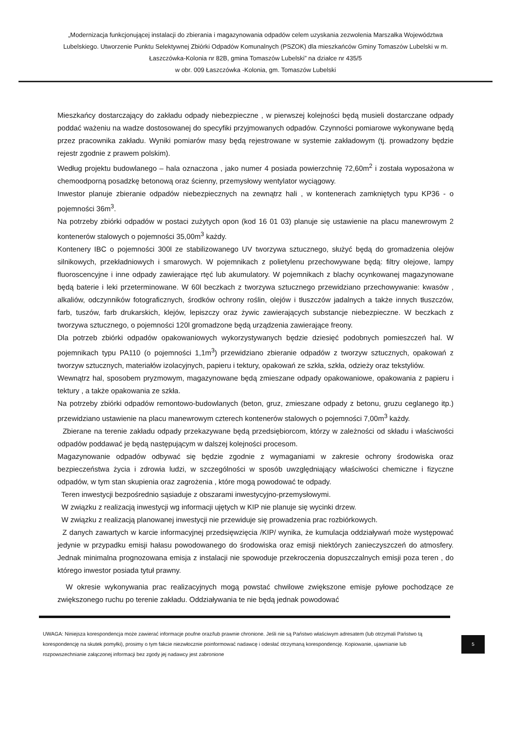„Modernizacja funkcjonującej instalacji do zbierania i magazynowania odpadów celem uzyskania zezwolenia Marszałka Województwa Lubelskiego. Utworzenie Punktu Selektywnej Zbiórki Odpadów Komunalnych (PSZOK) dla mieszkańców Gminy Tomaszów Lubelski w m. Łaszczówka-Kolonia nr 82B, gmina Tomaszów Lubelski” na działce nr 435/5
w obr. 009 Łaszczówka -Kolonia, gm. Tomaszów Lubelski
Mieszkańcy dostarczający do zakładu odpady niebezpieczne , w pierwszej kolejności będą musieli dostarczane odpady poddać ważeniu na wadze dostosowanej do specyfiki przyjmowanych odpadów. Czynności pomiarowe wykonywane będą przez pracownika zakładu. Wyniki pomiarów masy będą rejestrowane w systemie zakładowym (tj. prowadzony będzie rejestr zgodnie z prawem polskim).
Według projektu budowlanego – hala oznaczona , jako numer 4 posiada powierzchnię 72,60m<sup>2</sup> i została wyposażona w chemoodporną posadzkę betonową oraz ścienny, przemysłowy wentylator wyciągowy.
Inwestor planuje zbieranie odpadów niebezpiecznych na zewnątrz hali , w kontenerach zamkniętych typu KP36 - o pojemności 36m<sup>3</sup>.
Na potrzeby zbiórki odpadów w postaci zużytych opon (kod 16 01 03) planuje się ustawienie na placu manewrowym 2 kontenerów stalowych o pojemności 35,00m<sup>3</sup> każdy.
Kontenery IBC o pojemności 300l ze stabilizowanego UV tworzywa sztucznego, służyć będą do gromadzenia olejów silnikowych, przekładniowych i smarowych. W pojemnikach z polietylenu przechowywane będą: filtry olejowe, lampy fluoroscencyjne i inne odpady zawierające rtęć lub akumulatory. W pojemnikach z blachy ocynkowanej magazynowane będą baterie i leki przeterminowane. W 60l beczkach z tworzywa sztucznego przewidziano przechowywanie: kwasów , alkaliów, odczynników fotograficznych, środków ochrony roślin, olejów i tłuszczów jadalnych a także innych tłuszczów, farb, tuszów, farb drukarskich, klejów, lepiszczy oraz żywic zawierających substancje niebezpieczne. W beczkach z tworzywa sztucznego, o pojemności 120l gromadzone będą urządzenia zawierające freony.
Dla potrzeb zbiórki odpadów opakowaniowych wykorzystywanych będzie dziesięć podobnych pomieszczeń hal. W pojemnikach typu PA110 (o pojemności 1,1m<sup>3</sup>) przewidziano zbieranie odpadów z tworzyw sztucznych, opakowań z tworzyw sztucznych, materiałów izolacyjnych, papieru i tektury, opakowań ze szkła, szkła, odzieży oraz tekstyliów.
Wewnątrz hal, sposobem pryzmowym, magazynowane będą zmieszane odpady opakowaniowe, opakowania z papieru i tektury , a także opakowania ze szkła.
Na potrzeby zbiórki odpadów remontowo-budowlanych (beton, gruz, zmieszane odpady z betonu, gruzu ceglanego itp.) przewidziano ustawienie na placu manewrowym czterech kontenerów stalowych o pojemności 7,00m<sup>3</sup> każdy.
Zbierane na terenie zakładu odpady przekazywane będą przedsiębiorcom, którzy w zależności od składu i właściwości odpadów poddawać je będą następującym w dalszej kolejności procesom.
Magazynowanie odpadów odbywać się będzie zgodnie z wymaganiami w zakresie ochrony środowiska oraz bezpieczeństwa życia i zdrowia ludzi, w szczególności w sposób uwzględniający właściwości chemiczne i fizyczne odpadów, w tym stan skupienia oraz zagrożenia , które mogą powodować te odpady.
Teren inwestycji bezpośrednio sąsiaduje z obszarami inwestycyjno-przemysłowymi.
W związku z realizacją inwestycji wg informacji ujętych w KIP nie planuje się wycinki drzew.
W związku z realizacją planowanej inwestycji nie przewiduje się prowadzenia prac rozbiórkowych.
Z danych zawartych w karcie informacyjnej przedsięwzięcia /KIP/ wynika, że kumulacja oddziaływań może występować jedynie w przypadku emisji hałasu powodowanego do środowiska oraz emisji niektórych zanieczyszczeń do atmosfery. Jednak minimalna prognozowana emisja z instalacji nie spowoduje przekroczenia dopuszczalnych emisji poza teren , do którego inwestor posiada tytuł prawny.
W okresie wykonywania prac realizacyjnych mogą powstać chwilowe zwiększone emisje pyłowe pochodzące ze zwiększonego ruchu po terenie zakładu. Oddziaływania te nie będą jednak powodować
UWAGA: Niniejsza korespondencja może zawierać informacje poufne oraz/lub prawnie chronione. Jeśli nie są Państwo właściwym adresatem (lub otrzymali Państwo tą korespondencję na skutek pomyłki), prosimy o tym fakcie niezwłocznie poinformować nadawcę i odesłać otrzymaną korespondencję. Kopiowanie, ujawnianie lub rozpowszechnianie załączonej informacji bez zgody jej nadawcy jest zabronione
5